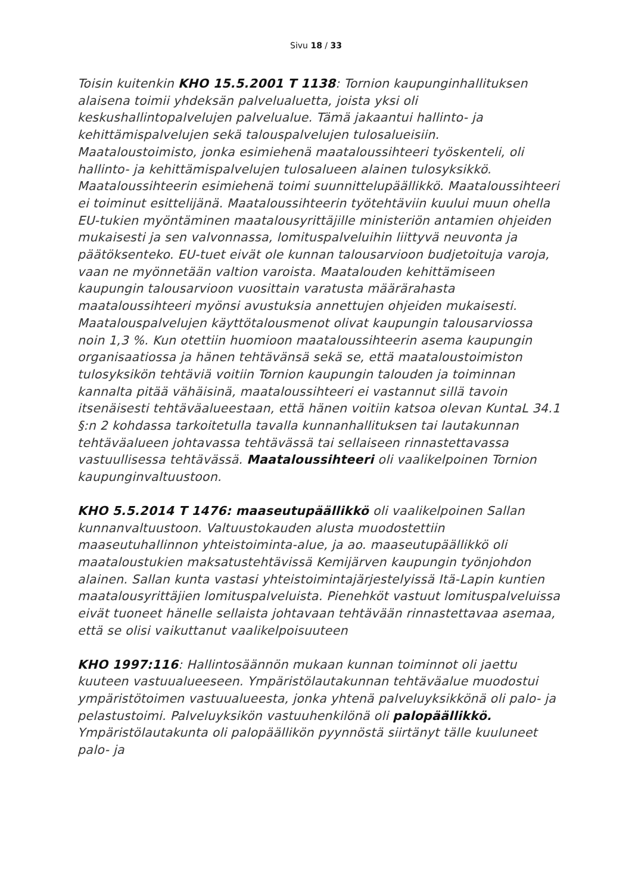Sivu 18 / 33
Toisin kuitenkin KHO 15.5.2001 T 1138: Tornion kaupunginhallituksen alaisena toimii yhdeksän palvelualuetta, joista yksi oli keskushallintopalvelujen palvelualue. Tämä jakaantui hallinto- ja kehittämispalvelujen sekä talouspalvelujen tulosalueisiin. Maataloustoimisto, jonka esimiehenä maataloussihteeri työskenteli, oli hallinto- ja kehittämispalvelujen tulosalueen alainen tulosyksikkö. Maataloussihteerin esimiehenä toimi suunnittelupäällikkö. Maataloussihteeri ei toiminut esittelijänä. Maataloussihteerin työtehtäviin kuului muun ohella EU-tukien myöntäminen maatalousyrittäjille ministeriön antamien ohjeiden mukaisesti ja sen valvonnassa, lomituspalveluihin liittyvä neuvonta ja päätöksenteko. EU-tuet eivät ole kunnan talousarvioon budjetoituja varoja, vaan ne myönnetään valtion varoista. Maatalouden kehittämiseen kaupungin talousarvioon vuosittain varatusta määrärahasta maataloussihteeri myönsi avustuksia annettujen ohjeiden mukaisesti. Maatalouspalvelujen käyttötalousmenot olivat kaupungin talousarviossa noin 1,3 %. Kun otettiin huomioon maataloussihteerin asema kaupungin organisaatiossa ja hänen tehtävänsä sekä se, että maataloustoimiston tulosyksikön tehtäviä voitiin Tornion kaupungin talouden ja toiminnan kannalta pitää vähäisinä, maataloussihteeri ei vastannut sillä tavoin itsenäisesti tehtäväalueestaan, että hänen voitiin katsoa olevan KuntaL 34.1 §:n 2 kohdassa tarkoitetulla tavalla kunnanhallituksen tai lautakunnan tehtäväalueen johtavassa tehtävässä tai sellaiseen rinnastettavassa vastuullisessa tehtävässä. Maataloussihteeri oli vaalikelpoinen Tornion kaupunginvaltuustoon.
KHO 5.5.2014 T 1476: maaseutupäällikkö oli vaalikelpoinen Sallan kunnanvaltuustoon. Valtuustokauden alusta muodostettiin maaseutuhallinnon yhteistoiminta-alue, ja ao. maaseutupäällikkö oli maataloustukien maksatustehtävissä Kemijärven kaupungin työnjohdon alainen. Sallan kunta vastasi yhteistoimintajärjestelyissä Itä-Lapin kuntien maatalousyrittäjien lomituspalveluista. Pienehköt vastuut lomituspalveluissa eivät tuoneet hänelle sellaista johtavaan tehtävään rinnastettavaa asemaa, että se olisi vaikuttanut vaalikelpoisuuteen
KHO 1997:116: Hallintosäännön mukaan kunnan toiminnot oli jaettu kuuteen vastuualueeseen. Ympäristölautakunnan tehtäväalue muodostui ympäristötoimen vastuualueesta, jonka yhtenä palveluyksikkönä oli palo- ja pelastustoimi. Palveluyksikön vastuuhenkilönä oli palopäällikkö. Ympäristölautakunta oli palopäällikön pyynnöstä siirtänyt tälle kuuluneet palo- ja